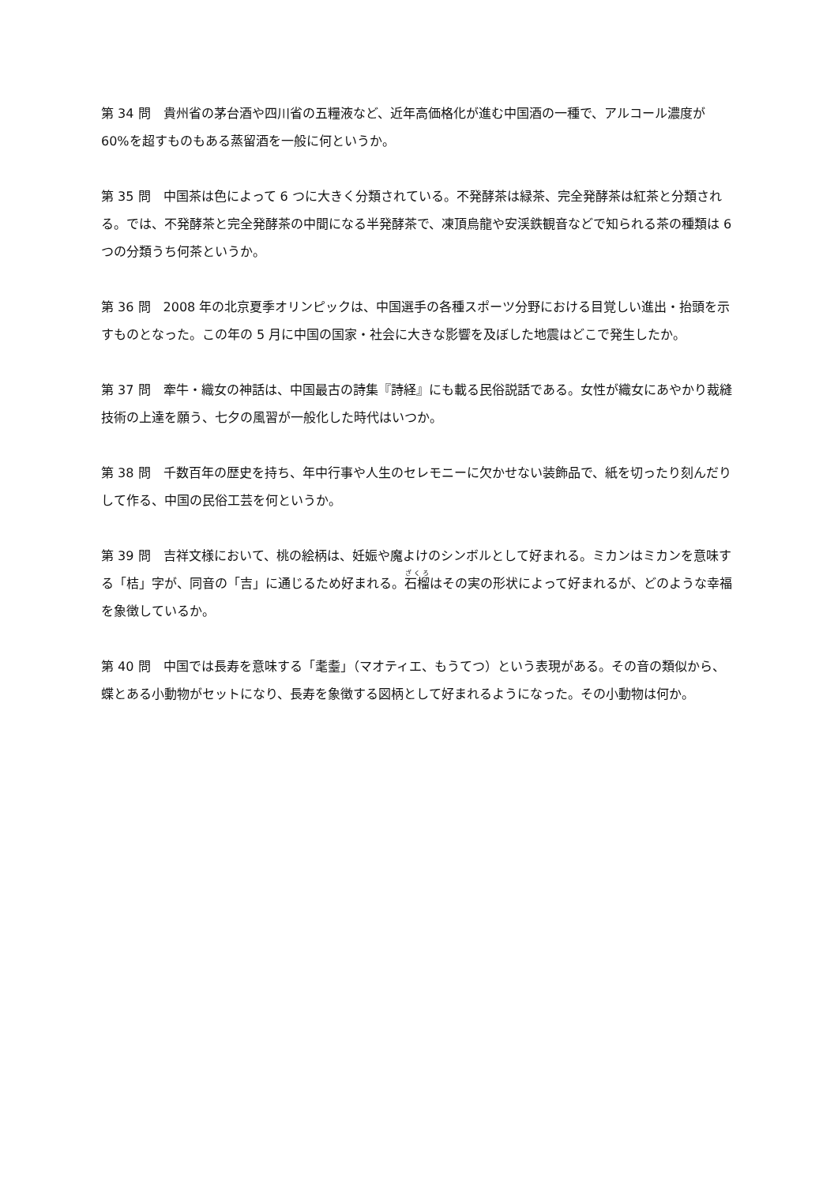第 34 問　貴州省の茅台酒や四川省の五糧液など、近年高価格化が進む中国酒の一種で、アルコール濃度が 60%を超すものもある蒸留酒を一般に何というか。
第 35 問　中国茶は色によって 6 つに大きく分類されている。不発酵茶は緑茶、完全発酵茶は紅茶と分類される。では、不発酵茶と完全発酵茶の中間になる半発酵茶で、凍頂烏龍や安渓鉄観音などで知られる茶の種類は 6 つの分類うち何茶というか。
第 36 問　2008 年の北京夏季オリンピックは、中国選手の各種スポーツ分野における目覚しい進出・抬頭を示すものとなった。この年の 5 月に中国の国家・社会に大きな影響を及ぼした地震はどこで発生したか。
第 37 問　牽牛・織女の神話は、中国最古の詩集『詩経』にも載る民俗説話である。女性が織女にあやかり裁縫技術の上達を願う、七夕の風習が一般化した時代はいつか。
第 38 問　千数百年の歴史を持ち、年中行事や人生のセレモニーに欠かせない装飾品で、紙を切ったり刻んだりして作る、中国の民俗工芸を何というか。
第 39 問　吉祥文様において、桃の絵柄は、妊娠や魔よけのシンボルとして好まれる。ミカンはミカンを意味する「桔」字が、同音の「吉」に通じるため好まれる。石榴はその実の形状によって好まれるが、どのような幸福を象徴しているか。
第 40 問　中国では長寿を意味する「耄耋」（マオティエ、もうてつ）という表現がある。その音の類似から、蝶とある小動物がセットになり、長寿を象徴する図柄として好まれるようになった。その小動物は何か。